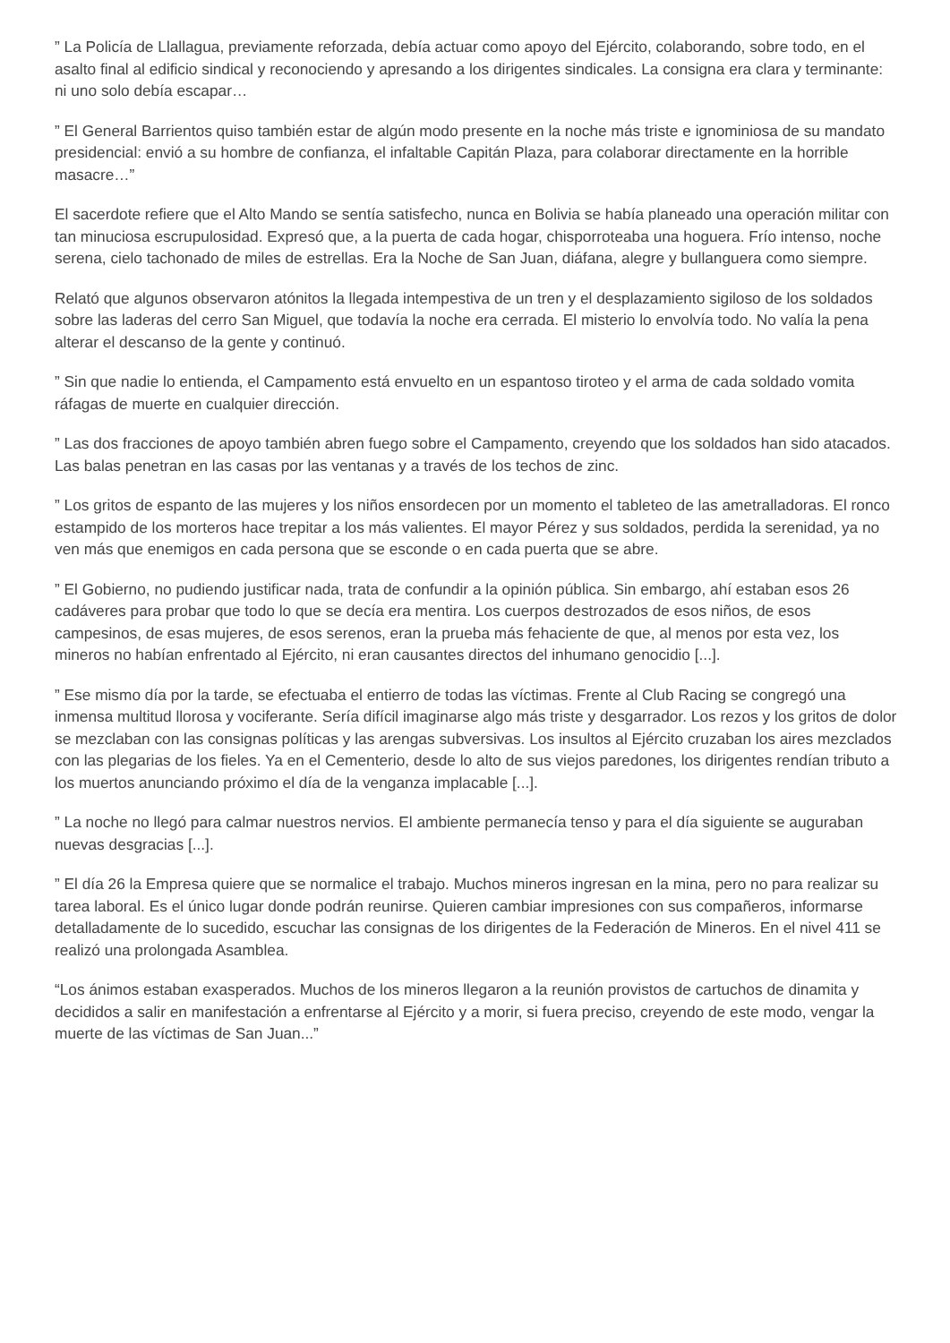” La Policía de Llallagua, previamente reforzada, debía actuar como apoyo del Ejército, colaborando, sobre todo, en el asalto final al edificio sindical y reconociendo y apresando a los dirigentes sindicales. La consigna era clara y terminante: ni uno solo debía escapar…
” El General Barrientos quiso también estar de algún modo presente en la noche más triste e ignominiosa de su mandato presidencial: envió a su hombre de confianza, el infaltable Capitán Plaza, para colaborar directamente en la horrible masacre…”
El sacerdote refiere que el Alto Mando se sentía satisfecho, nunca en Bolivia se había planeado una operación militar con tan minuciosa escrupulosidad. Expresó que, a la puerta de cada hogar, chisporroteaba una hoguera. Frío intenso, noche serena, cielo tachonado de miles de estrellas. Era la Noche de San Juan, diáfana, alegre y bullanguera como siempre.
Relató que algunos observaron atónitos la llegada intempestiva de un tren y el desplazamiento sigiloso de los soldados sobre las laderas del cerro San Miguel, que todavía la noche era cerrada. El misterio lo envolvía todo. No valía la pena alterar el descanso de la gente y continuó.
” Sin que nadie lo entienda, el Campamento está envuelto en un espantoso tiroteo y el arma de cada soldado vomita ráfagas de muerte en cualquier dirección.
” Las dos fracciones de apoyo también abren fuego sobre el Campamento, creyendo que los soldados han sido atacados. Las balas penetran en las casas por las ventanas y a través de los techos de zinc.
” Los gritos de espanto de las mujeres y los niños ensordecen por un momento el tableteo de las ametralladoras. El ronco estampido de los morteros hace trepitar a los más valientes. El mayor Pérez y sus soldados, perdida la serenidad, ya no ven más que enemigos en cada persona que se esconde o en cada puerta que se abre.
” El Gobierno, no pudiendo justificar nada, trata de confundir a la opinión pública. Sin embargo, ahí estaban esos 26 cadáveres para probar que todo lo que se decía era mentira. Los cuerpos destrozados de esos niños, de esos campesinos, de esas mujeres, de esos serenos, eran la prueba más fehaciente de que, al menos por esta vez, los mineros no habían enfrentado al Ejército, ni eran causantes directos del inhumano genocidio [...].
” Ese mismo día por la tarde, se efectuaba el entierro de todas las víctimas. Frente al Club Racing se congregó una inmensa multitud llorosa y vociferante. Sería difícil imaginarse algo más triste y desgarrador. Los rezos y los gritos de dolor se mezclaban con las consignas políticas y las arengas subversivas. Los insultos al Ejército cruzaban los aires mezclados con las plegarias de los fieles. Ya en el Cementerio, desde lo alto de sus viejos paredones, los dirigentes rendían tributo a los muertos anunciando próximo el día de la venganza implacable [...].
” La noche no llegó para calmar nuestros nervios. El ambiente permanecía tenso y para el día siguiente se auguraban nuevas desgracias [...].
” El día 26 la Empresa quiere que se normalice el trabajo. Muchos mineros ingresan en la mina, pero no para realizar su tarea laboral. Es el único lugar donde podrán reunirse. Quieren cambiar impresiones con sus compañeros, informarse detalladamente de lo sucedido, escuchar las consignas de los dirigentes de la Federación de Mineros. En el nivel 411 se realizó una prolongada Asamblea.
“Los ánimos estaban exasperados. Muchos de los mineros llegaron a la reunión provistos de cartuchos de dinamita y decididos a salir en manifestación a enfrentarse al Ejército y a morir, si fuera preciso, creyendo de este modo, vengar la muerte de las víctimas de San Juan...”